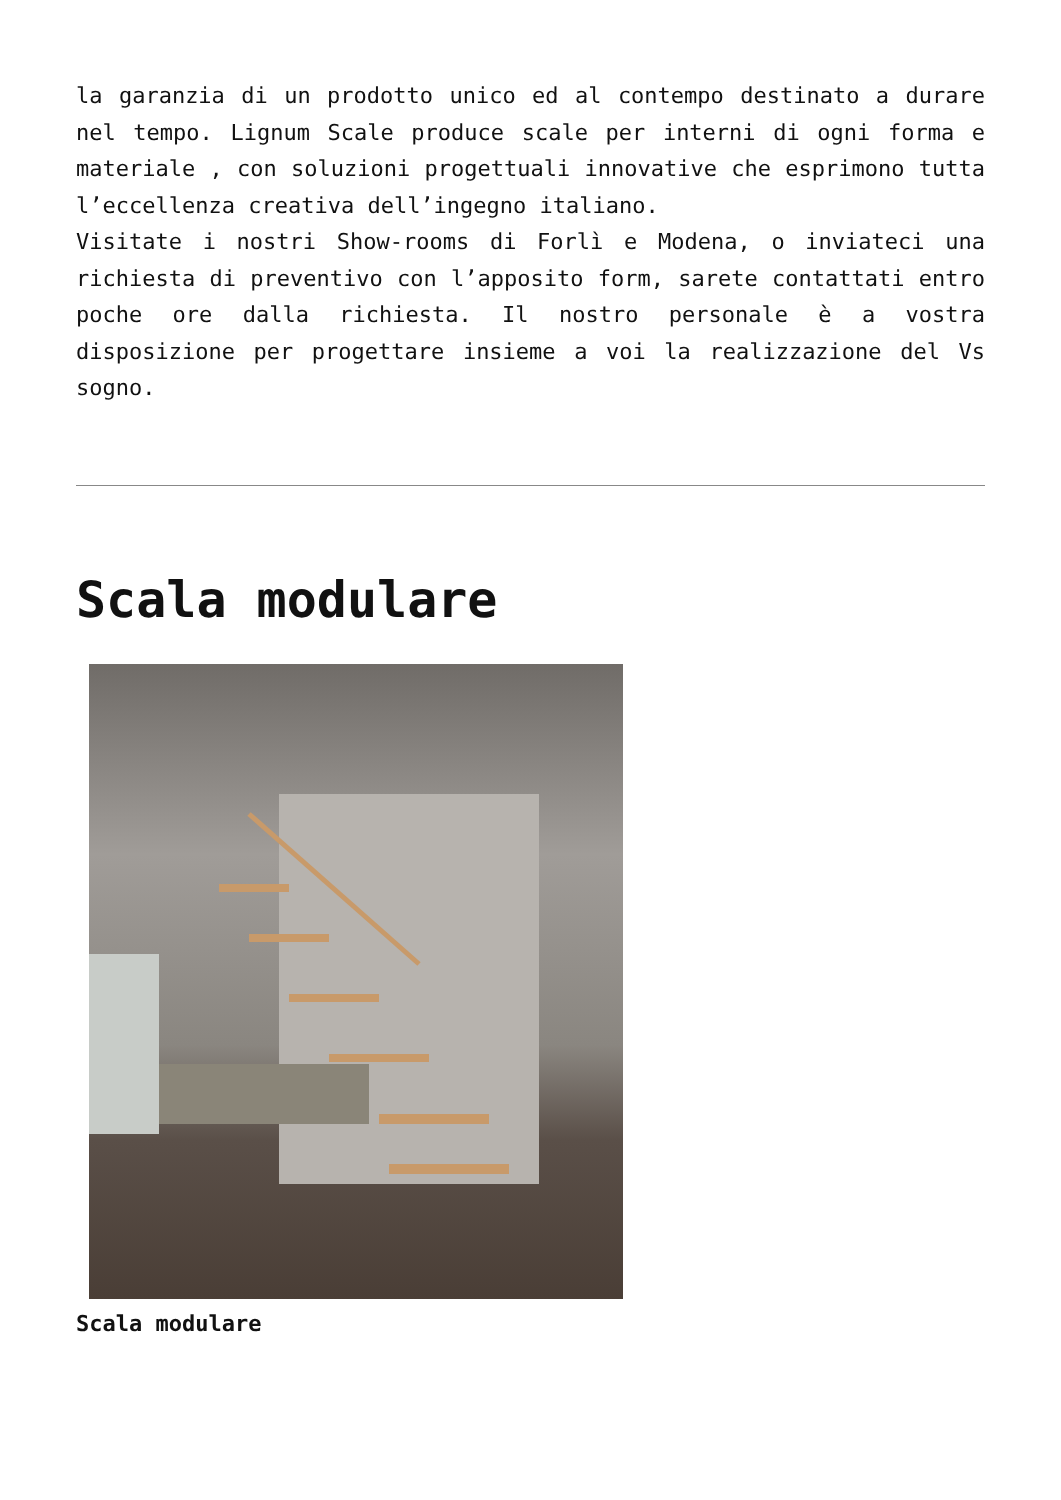la garanzia di un prodotto unico ed al contempo destinato a durare nel tempo. Lignum Scale produce scale per interni di ogni forma e materiale , con soluzioni progettuali innovative che esprimono tutta l’eccellenza creativa dell’ingegno italiano.
Visitate i nostri Show-rooms di Forlì e Modena, o inviateci una richiesta di preventivo con l’apposito form, sarete contattati entro poche ore dalla richiesta. Il nostro personale è a vostra disposizione per progettare insieme a voi la realizzazione del Vs sogno.
Scala modulare
Scala modulare